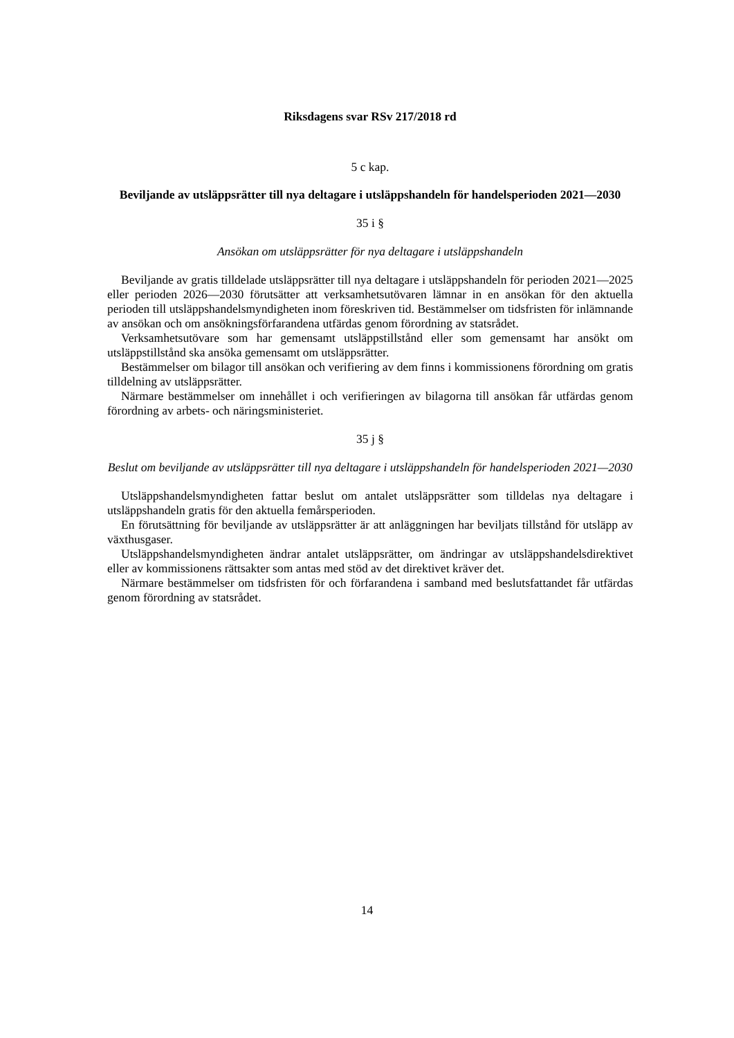Riksdagens svar RSv 217/2018 rd
5 c kap.
Beviljande av utsläppsrätter till nya deltagare i utsläppshandeln för handelsperioden 2021—2030
35 i §
Ansökan om utsläppsrätter för nya deltagare i utsläppshandeln
Beviljande av gratis tilldelade utsläppsrätter till nya deltagare i utsläppshandeln för perioden 2021—2025 eller perioden 2026—2030 förutsätter att verksamhetsutövaren lämnar in en ansökan för den aktuella perioden till utsläppshandelsmyndigheten inom föreskriven tid. Bestämmelser om tidsfristen för inlämnande av ansökan och om ansökningsförfarandena utfärdas genom förordning av statsrådet.
Verksamhetsutövare som har gemensamt utsläppstillstånd eller som gemensamt har ansökt om utsläppstillstånd ska ansöka gemensamt om utsläppsrätter.
Bestämmelser om bilagor till ansökan och verifiering av dem finns i kommissionens förordning om gratis tilldelning av utsläppsrätter.
Närmare bestämmelser om innehållet i och verifieringen av bilagorna till ansökan får utfärdas genom förordning av arbets- och näringsministeriet.
35 j §
Beslut om beviljande av utsläppsrätter till nya deltagare i utsläppshandeln för handelsperioden 2021—2030
Utsläppshandelsmyndigheten fattar beslut om antalet utsläppsrätter som tilldelas nya deltagare i utsläppshandeln gratis för den aktuella femårsperioden.
En förutsättning för beviljande av utsläppsrätter är att anläggningen har beviljats tillstånd för utsläpp av växthusgaser.
Utsläppshandelsmyndigheten ändrar antalet utsläppsrätter, om ändringar av utsläppshandelsdirektivet eller av kommissionens rättsakter som antas med stöd av det direktivet kräver det.
Närmare bestämmelser om tidsfristen för och förfarandena i samband med beslutsfattandet får utfärdas genom förordning av statsrådet.
14